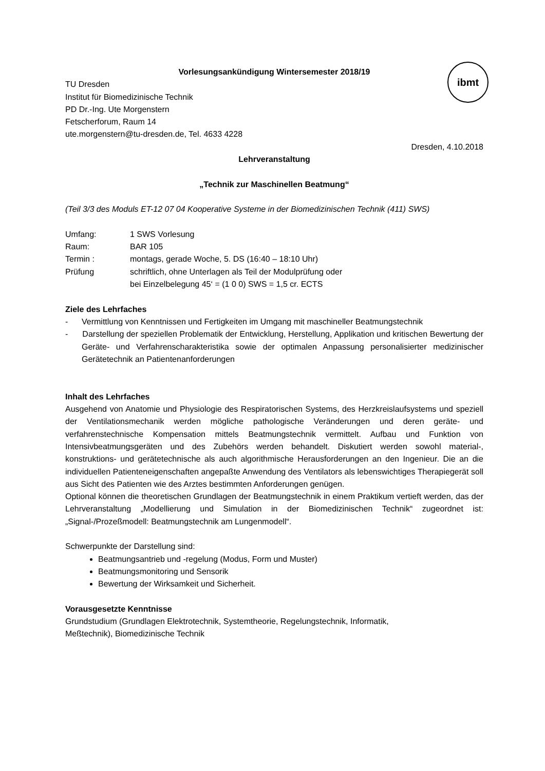ibmt
Vorlesungsankündigung Wintersemester 2018/19
TU Dresden
Institut für Biomedizinische Technik
PD Dr.-Ing. Ute Morgenstern
Fetscherforum, Raum 14
ute.morgenstern@tu-dresden.de, Tel. 4633 4228
Dresden, 4.10.2018
Lehrveranstaltung
„Technik zur Maschinellen Beatmung“
(Teil 3/3 des Moduls ET-12 07 04 Kooperative Systeme in der Biomedizinischen Technik (411) SWS)
| Umfang: | 1 SWS Vorlesung |
| Raum: | BAR 105 |
| Termin : | montags, gerade Woche, 5. DS (16:40 – 18:10 Uhr) |
| Prüfung | schriftlich, ohne Unterlagen als Teil der Modulprüfung oder bei Einzelbelegung 45‘ = (1 0 0) SWS = 1,5 cr. ECTS |
Ziele des Lehrfaches
- Vermittlung von Kenntnissen und Fertigkeiten im Umgang mit maschineller Beatmungstechnik
- Darstellung der speziellen Problematik der Entwicklung, Herstellung, Applikation und kritischen Bewertung der Geräte- und Verfahrenscharakteristika sowie der optimalen Anpassung personalisierter medizinischer Gerätetechnik an Patientenanforderungen
Inhalt des Lehrfaches
Ausgehend von Anatomie und Physiologie des Respiratorischen Systems, des Herzkreislaufsystems und speziell der Ventilationsmechanik werden mögliche pathologische Veränderungen und deren geräte- und verfahrenstechnische Kompensation mittels Beatmungstechnik vermittelt. Aufbau und Funktion von Intensivbeatmungsgeräten und des Zubehörs werden behandelt. Diskutiert werden sowohl material-, konstruktions- und gerätetechnische als auch algorithmische Herausforderungen an den Ingenieur. Die an die individuellen Patienteneigenschaften angepaßte Anwendung des Ventilators als lebenswichtiges Therapiegerät soll aus Sicht des Patienten wie des Arztes bestimmten Anforderungen genügen.
Optional können die theoretischen Grundlagen der Beatmungstechnik in einem Praktikum vertieft werden, das der Lehrveranstaltung „Modellierung und Simulation in der Biomedizinischen Technik“ zugeordnet ist: „Signal-/Prozeßmodell: Beatmungstechnik am Lungenmodell“.
Schwerpunkte der Darstellung sind:
Beatmungsantrieb und -regelung (Modus, Form und Muster)
Beatmungsmonitoring und Sensorik
Bewertung der Wirksamkeit und Sicherheit.
Vorausgesetzte Kenntnisse
Grundstudium (Grundlagen Elektrotechnik, Systemtheorie, Regelungstechnik, Informatik,
Meßtechnik), Biomedizinische Technik